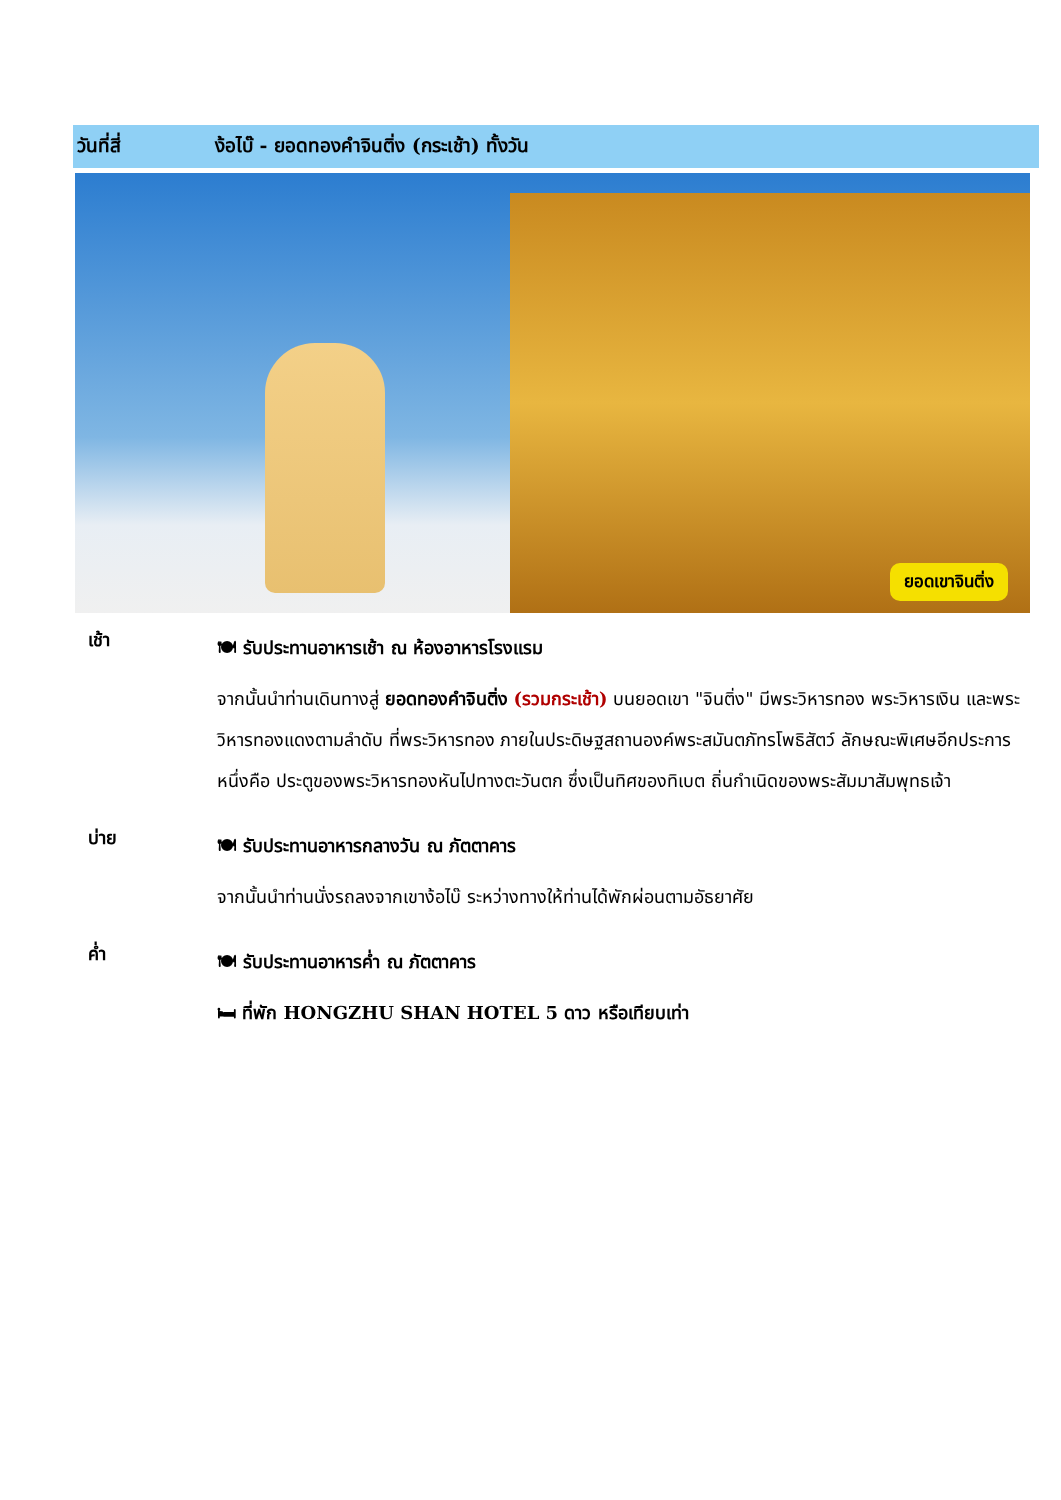วันที่สี่ ง้อไบ๊ - ยอดทองคำจินติ่ง (กระเช้า) ทั้งวัน
ยอดเขาจินติ่ง
เช้า
🍽 รับประทานอาหารเช้า ณ ห้องอาหารโรงแรม
จากนั้นนำท่านเดินทางสู่ ยอดทองคำจินติ่ง (รวมกระเช้า) บนยอดเขา "จินติ่ง" มีพระวิหารทอง พระวิหารเงิน และพระวิหารทองแดงตามลำดับ ที่พระวิหารทอง ภายในประดิษฐสถานองค์พระสมันตภัทรโพธิสัตว์ ลักษณะพิเศษอีกประการหนึ่งคือ ประตูของพระวิหารทองหันไปทางตะวันตก ซึ่งเป็นทิศของทิเบต ถิ่นกำเนิดของพระสัมมาสัมพุทธเจ้า
บ่าย
🍽 รับประทานอาหารกลางวัน ณ ภัตตาคาร
จากนั้นนำท่านนั่งรถลงจากเขาง้อไบ๊ ระหว่างทางให้ท่านได้พักผ่อนตามอัธยาศัย
ค่ำ
🍽 รับประทานอาหารค่ำ ณ ภัตตาคาร
🛏 ที่พัก HONGZHU SHAN HOTEL 5 ดาว หรือเทียบเท่า